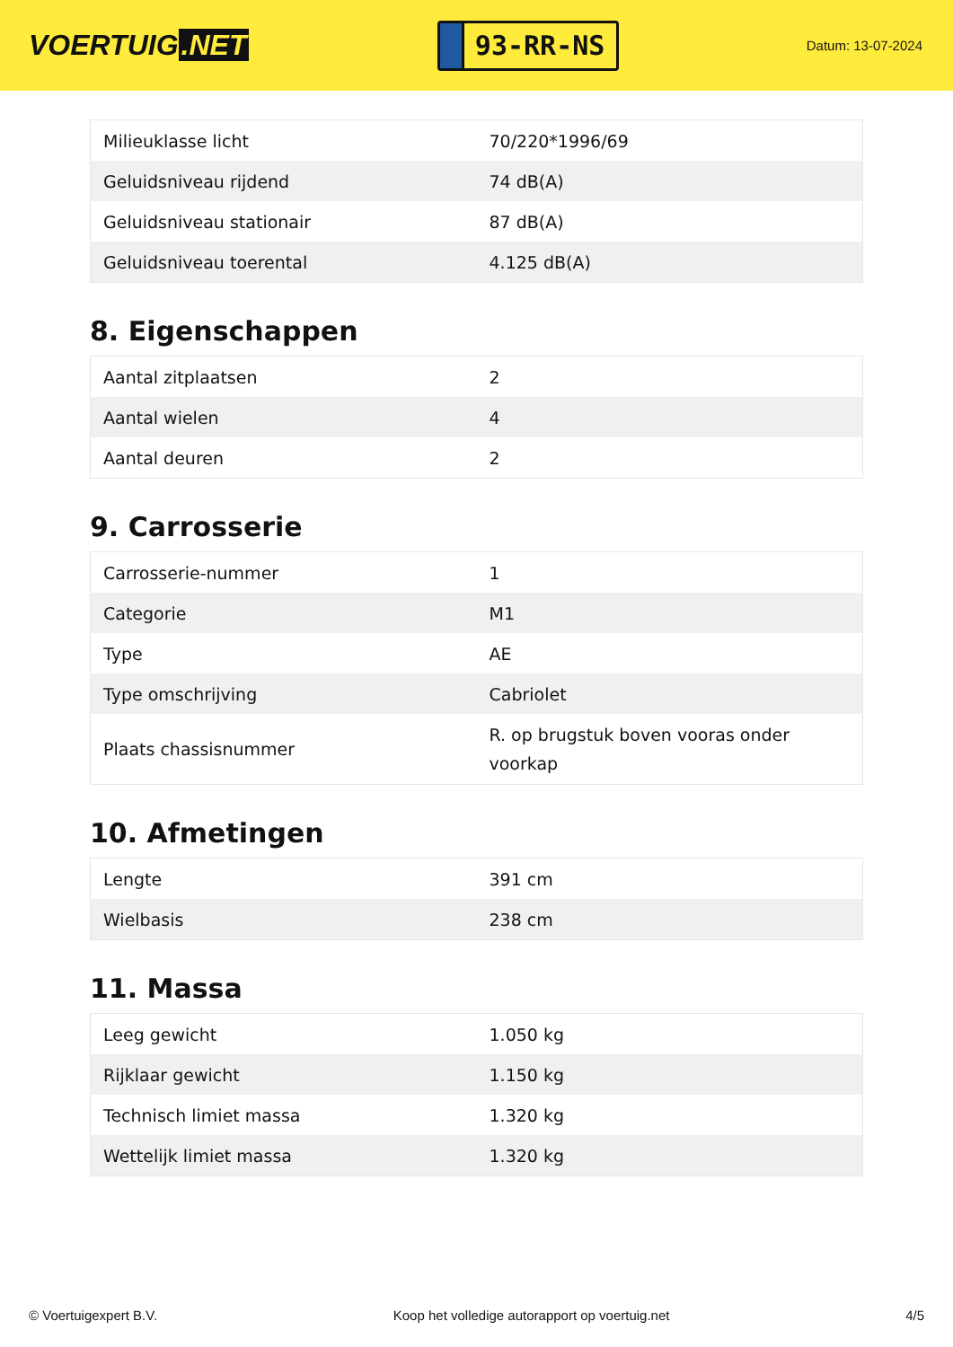VOERTUIG.NET
93-RR-NS
Datum: 13-07-2024
| Milieuklasse licht | 70/220*1996/69 |
| Geluidsniveau rijdend | 74 dB(A) |
| Geluidsniveau stationair | 87 dB(A) |
| Geluidsniveau toerental | 4.125 dB(A) |
8. Eigenschappen
| Aantal zitplaatsen | 2 |
| Aantal wielen | 4 |
| Aantal deuren | 2 |
9. Carrosserie
| Carrosserie-nummer | 1 |
| Categorie | M1 |
| Type | AE |
| Type omschrijving | Cabriolet |
| Plaats chassisnummer | R. op brugstuk boven vooras onder voorkap |
10. Afmetingen
| Lengte | 391 cm |
| Wielbasis | 238 cm |
11. Massa
| Leeg gewicht | 1.050 kg |
| Rijklaar gewicht | 1.150 kg |
| Technisch limiet massa | 1.320 kg |
| Wettelijk limiet massa | 1.320 kg |
© Voertuigexpert B.V. Koop het volledige autorapport op voertuig.net 4/5